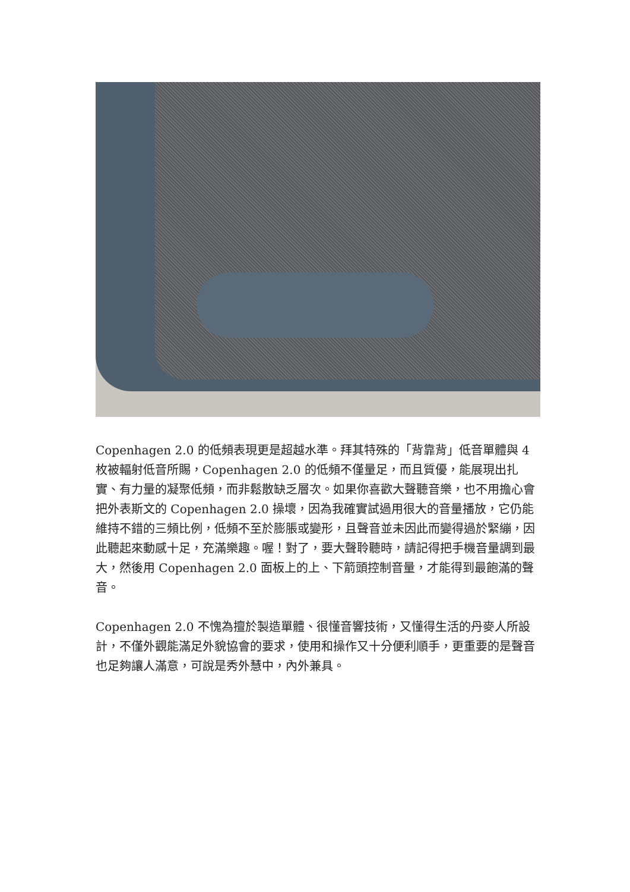Copenhagen 2.0 的低頻表現更是超越水準。拜其特殊的「背靠背」低音單體與 4 枚被輻射低音所賜，Copenhagen 2.0 的低頻不僅量足，而且質優，能展現出扎實、有力量的凝聚低頻，而非鬆散缺乏層次。如果你喜歡大聲聽音樂，也不用擔心會把外表斯文的 Copenhagen 2.0 操壞，因為我確實試過用很大的音量播放，它仍能維持不錯的三頻比例，低頻不至於膨脹或變形，且聲音並未因此而變得過於緊繃，因此聽起來動感十足，充滿樂趣。喔！對了，要大聲聆聽時，請記得把手機音量調到最大，然後用 Copenhagen 2.0 面板上的上、下箭頭控制音量，才能得到最飽滿的聲音。
Copenhagen 2.0 不愧為擅於製造單體、很懂音響技術，又懂得生活的丹麥人所設計，不僅外觀能滿足外貌協會的要求，使用和操作又十分便利順手，更重要的是聲音也足夠讓人滿意，可說是秀外慧中，內外兼具。